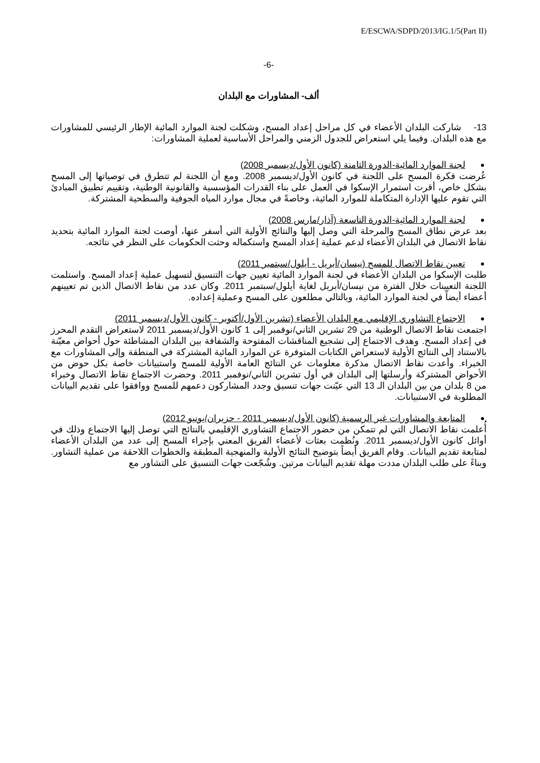E/ESCWA/SDPD/2013/IG.1/5(Part II)
-6-
ألف- المشاورات مع البلدان
13- شاركت البلدان الأعضاء في كل مراحل إعداد المسح، وشكلت لجنة الموارد المائية الإطار الرئيسي للمشاورات مع هذه البلدان. وفيما يلي استعراض للجدول الزمني والمراحل الأساسية لعملية المشاورات:
لجنة الموارد المائية-الدورة الثامنة (كانون الأول/ديسمبر 2008)
عُرضت فكرة المسح على اللجنة في كانون الأول/ديسمبر 2008. ومع أن اللجنة لم تتطرق في توصياتها إلى المسح بشكل خاص، أقرت استمرار الإسكوا في العمل على بناء القدرات المؤسسية والقانونية الوطنية، وتقييم تطبيق المبادئ التي تقوم عليها الإدارة المتكاملة للموارد المائية، وخاصةً في مجال موارد المياه الجوفية والسطحية المشتركة.
لجنة الموارد المائية-الدورة التاسعة (آذار/مارس 2008)
بعد عرض نطاق المسح والمرحلة التي وصل إليها والنتائج الأولية التي أسفر عنها، أوصت لجنة الموارد المائية بتحديد نقاط الاتصال في البلدان الأعضاء لدعم عملية إعداد المسح واستكماله وحثت الحكومات على النظر في نتائجه.
تعيين نقاط الاتصال للمسح (نيسان/أبريل - أيلول/سبتمبر 2011)
طلبت الإسكوا من البلدان الأعضاء في لجنة الموارد المائية تعيين جهات التنسيق لتسهيل عملية إعداد المسح. واستلمت اللجنة التعيينات خلال الفترة من نيسان/أبريل لغاية أيلول/سبتمبر 2011. وكان عدد من نقاط الاتصال الذين تم تعيينهم أعضاء أيضاً في لجنة الموارد المائية، وبالتالي مطلعون على المسح وعملية إعداده.
الاجتماع التشاوري الإقليمي مع البلدان الأعضاء (تشرين الأول/أكتوبر - كانون الأول/ديسمبر 2011)
اجتمعت نقاط الاتصال الوطنية من 29 تشرين الثاني/نوفمبر إلى 1 كانون الأول/ديسمبر 2011 لاستعراض التقدم المحرز في إعداد المسح. وهدف الاجتماع إلى تشجيع المناقشات المفتوحة والشفافة بين البلدان المشاطئة حول أحواض معيّنة بالاستناد إلى النتائج الأولية لاستعراض الكتابات المتوفرة عن الموارد المائية المشتركة في المنطقة وإلى المشاورات مع الخبراء. وأعدت نقاط الاتصال مذكرة معلومات عن النتائج العامة الأولية للمسح واستبيانات خاصة بكل حوض من الأحواض المشتركة وأرسلتها إلى البلدان في أول تشرين الثاني/نوفمبر 2011. وحضرت الاجتماع نقاط الاتصال وخبراء من 8 بلدان من بين البلدان الـ 13 التي عيّنت جهات تنسيق وجدد المشاركون دعمهم للمسح ووافقوا على تقديم البيانات المطلوبة في الاستبيانات.
المتابعة والمشاورات غير الرسمية (كانون الأول/ديسمبر 2011 - حزيران/يونيو 2012)
أُعلمت نقاط الاتصال التي لم تتمكن من حضور الاجتماع التشاوري الإقليمي بالنتائج التي توصل إليها الاجتماع وذلك في أوائل كانون الأول/ديسمبر 2011. ونُظمت بعثات لأعضاء الفريق المعني بإجراء المسح إلى عدد من البلدان الأعضاء لمتابعة تقديم البيانات. وقام الفريق أيضاً بتوضيح النتائج الأولية والمنهجية المطبقة والخطوات اللاحقة من عملية التشاور. وبناءً على طلب البلدان مددت مهلة تقديم البيانات مرتين. وشُجّعت جهات التنسيق على التشاور مع